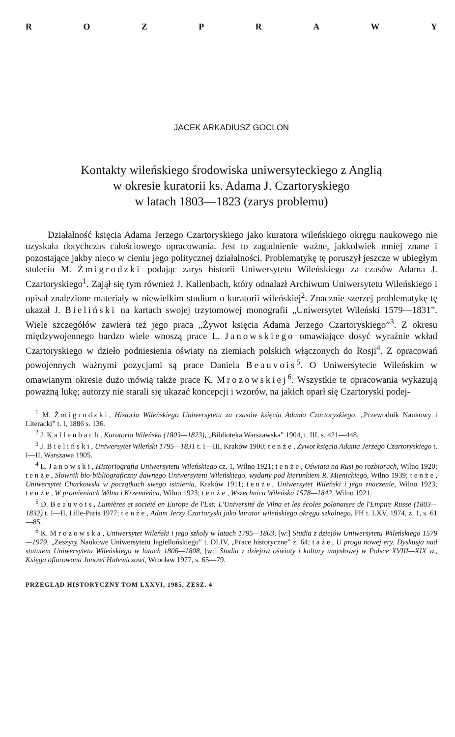ROZPRAWY
JACEK ARKADIUSZ GOCLON
Kontakty wileńskiego środowiska uniwersyteckiego z Anglią
w okresie kuratorii ks. Adama J. Czartoryskiego
w latach 1803—1823 (zarys problemu)
Działalność księcia Adama Jerzego Czartoryskiego jako kuratora wileńskiego okręgu naukowego nie uzyskała dotychczas całościowego opracowania. Jest to zagadnienie ważne, jakkolwiek mniej znane i pozostające jakby nieco w cieniu jego politycznej działalności. Problematykę tę poruszył jeszcze w ubiegłym stuleciu M. Żmigrodzki podając zarys historii Uniwersytetu Wileńskiego za czasów Adama J. Czartoryskiego<sup>1</sup>. Zajął się tym również J. Kallenbach, który odnalazł Archiwum Uniwersytetu Wileńskiego i opisał znalezione materiały w niewielkim studium o kuratorii wileńskiej<sup>2</sup>. Znacznie szerzej problematykę tę ukazał J. Bieliński na kartach swojej trzytomowej monografii „Uniwersytet Wileński 1579—1831”. Wiele szczegółów zawiera też jego praca „Żywot księcia Adama Jerzego Czartoryskiego”<sup>3</sup>. Z okresu międzywojennego bardzo wiele wnoszą prace L. Janowskiego omawiające dosyć wyraźnie wkład Czartoryskiego w dzieło podniesienia oświaty na ziemiach polskich włączonych do Rosji<sup>4</sup>. Z opracowań powojennych ważnymi pozycjami są prace Daniela Beauvois<sup>5</sup>. O Uniwersytecie Wileńskim w omawianym okresie dużo mówią także prace K. Mrozowskiej<sup>6</sup>. Wszystkie te opracowania wykazują poważną lukę; autorzy nie starali się ukazać koncepcji i wzorów, na jakich oparł się Czartoryski podej-
<sup>1</sup> M. Żmigrodzki, Historia Wileńskiego Uniwersytetu za czasów księcia Adama Czartoryskiego, „Przewodnik Naukowy i Literacki” t. I, 1886 s. 136.
<sup>2</sup> J. Kallenbach, Kuratoria Wileńska (1803—1823), „Biblioteka Warszawska” 1904, t. III, s. 421—448.
<sup>3</sup> J. Bieliński, Uniwersytet Wileński 1795—1831 t. I—III, Kraków 1900; tenże, Żywot księcia Adama Jerzego Czartoryskiego t. I—II, Warszawa 1905.
<sup>4</sup> L. Janowski, Historiografia Uniwersytetu Wileńskiego cz. 1, Wilno 1921; tenże, Oświata na Rusi po rozbiorach, Wilno 1920; tenże, Słownik bio-bibliograficzny dawnego Uniwersytetu Wileńskiego, wydany pod kierunkiem R. Mienickiego, Wilno 1939; tenże, Uniwersytet Charkowski w początkach swego istnienia, Kraków 1911; tenże, Uniwersytet Wileński i jego znaczenie, Wilno 1923; tenże, W promieniach Wilna i Krzemieńca, Wilno 1923; tenże, Wszechnica Wileńska 1578—1842, Wilno 1921.
<sup>5</sup> D. Beauvois, Lumières et société en Europe de l'Est: L'Université de Vilna et les écoles polonaises de l'Empire Russe (1803—1832) t. I—II, Lille-Paris 1977; tenże, Adam Jerzy Czartoryski jako kurator wileńskiego okręgu szkolnego, PH t. LXV, 1974, z. 1, s. 61—85.
<sup>6</sup> K. Mrozowska, Uniwersytet Wileński i jego szkoły w latach 1795—1803, [w:] Studia z dziejów Uniwersytetu Wileńskiego 1579—1979, „Zeszyty Naukowe Uniwersytetu Jagiellońskiego” t. DLIV, „Prace historyczne” z. 64; taże, U progu nowej ery. Dyskusja nad statutem Uniwersytetu Wileńskiego w latach 1806—1808, [w:] Studia z dziejów oświaty i kultury umysłowej w Polsce XVIII—XIX w., Księga ofiarowana Janowi Hulewiczowi, Wrocław 1977, s. 65—79.
PRZEGLĄD HISTORYCZNY TOM LXXVI, 1985, ZESZ. 4